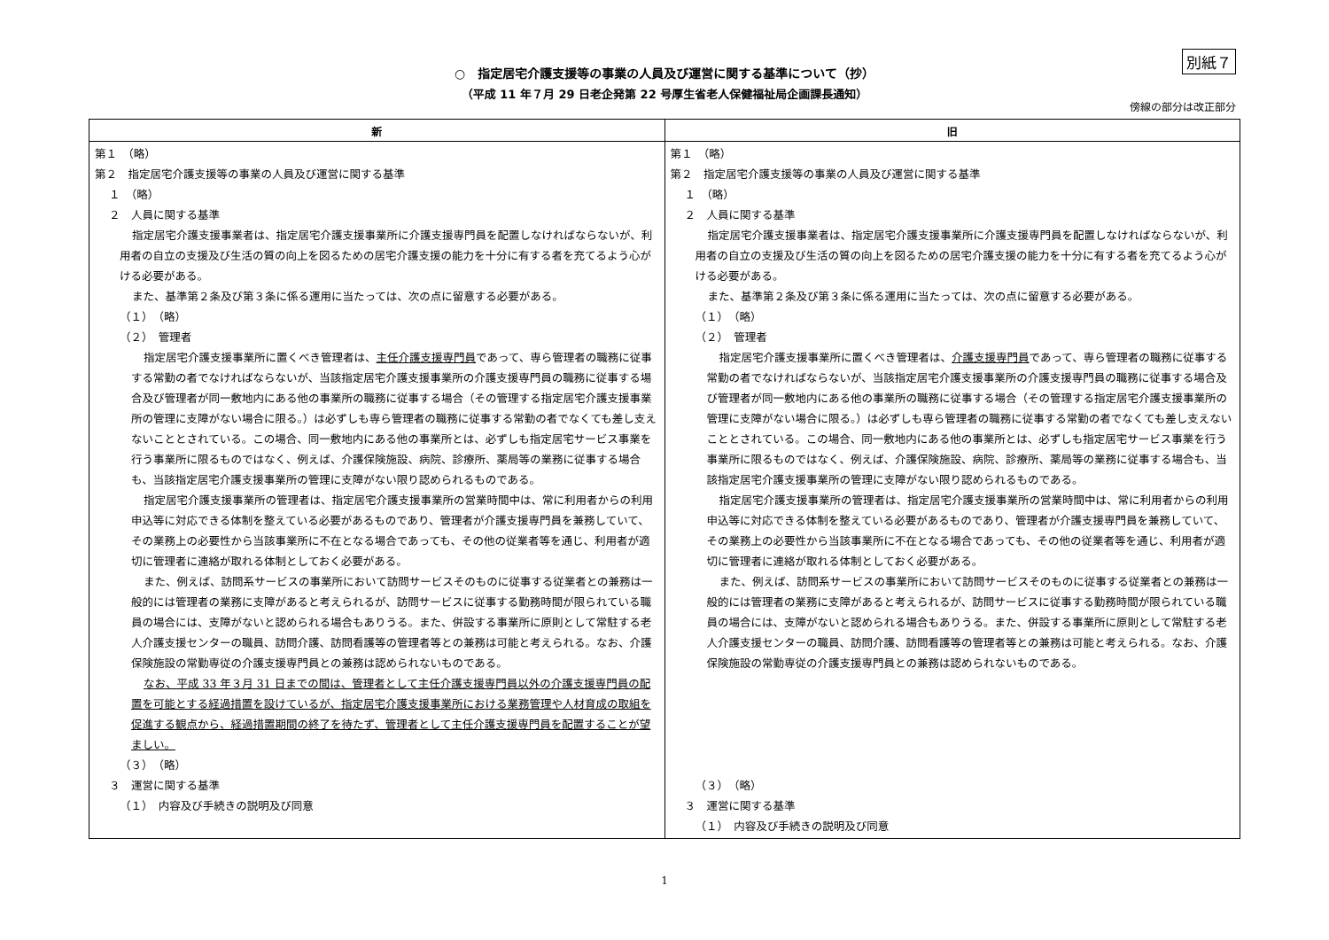別紙７
○　指定居宅介護支援等の事業の人員及び運営に関する基準について（抄）
（平成 11 年７月 29 日老企発第 22 号厚生省老人保健福祉局企画課長通知）
傍線の部分は改正部分
| 新 | 旧 |
| --- | --- |
| 第１ （略） 第２ 指定居宅介護支援等の事業の人員及び運営に関する基準 １ （略） ２ 人員に関する基準 指定居宅介護支援事業者は、指定居宅介護支援事業所に介護支援専門員を配置しなければならないが、利用者の自立の支援及び生活の質の向上を図るための居宅介護支援の能力を十分に有する者を充てるよう心がける必要がある。 また、基準第２条及び第３条に係る運用に当たっては、次の点に留意する必要がある。 （１） （略） （２） 管理者 指定居宅介護支援事業所に置くべき管理者は、 主任介護支援専門員 であって、専ら管理者の職務に従事する常勤の者でなければならないが、当該指定居宅介護支援事業所の介護支援専門員の職務に従事する場合及び管理者が同一敷地内にある他の事業所の職務に従事する場合（その管理する指定居宅介護支援事業所の管理に支障がない場合に限る。）は必ずしも専ら管理者の職務に従事する常勤の者でなくても差し支えないこととされている。この場合、同一敷地内にある他の事業所とは、必ずしも指定居宅サービス事業を行う事業所に限るものではなく、例えば、介護保険施設、病院、診療所、薬局等の業務に従事する場合も、当該指定居宅介護支援事業所の管理に支障がない限り認められるものである。 指定居宅介護支援事業所の管理者は、指定居宅介護支援事業所の営業時間中は、常に利用者からの利用申込等に対応できる体制を整えている必要があるものであり、管理者が介護支援専門員を兼務していて、その業務上の必要性から当該事業所に不在となる場合であっても、その他の従業者等を通じ、利用者が適切に管理者に連絡が取れる体制としておく必要がある。 また、例えば、訪問系サービスの事業所において訪問サービスそのものに従事する従業者との兼務は一般的には管理者の業務に支障があると考えられるが、訪問サービスに従事する勤務時間が限られている職員の場合には、支障がないと認められる場合もありうる。また、併設する事業所に原則として常駐する老人介護支援センターの職員、訪問介護、訪問看護等の管理者等との兼務は可能と考えられる。なお、介護保険施設の常勤専従の介護支援専門員との兼務は認められないものである。 なお、平成 33 年３月 31 日までの間は、管理者として主任介護支援専門員以外の介護支援専門員の配置を可能とする経過措置を設けているが、指定居宅介護支援事業所における業務管理や人材育成の取組を促進する観点から、経過措置期間の終了を待たず、管理者として主任介護支援専門員を配置することが望ましい。 （３） （略） ３ 運営に関する基準 （１） 内容及び手続きの説明及び同意 | 第１ （略） 第２ 指定居宅介護支援等の事業の人員及び運営に関する基準 １ （略） ２ 人員に関する基準 指定居宅介護支援事業者は、指定居宅介護支援事業所に介護支援専門員を配置しなければならないが、利用者の自立の支援及び生活の質の向上を図るための居宅介護支援の能力を十分に有する者を充てるよう心がける必要がある。 また、基準第２条及び第３条に係る運用に当たっては、次の点に留意する必要がある。 （１） （略） （２） 管理者 指定居宅介護支援事業所に置くべき管理者は、 介護支援専門員 であって、専ら管理者の職務に従事する常勤の者でなければならないが、当該指定居宅介護支援事業所の介護支援専門員の職務に従事する場合及び管理者が同一敷地内にある他の事業所の職務に従事する場合（その管理する指定居宅介護支援事業所の管理に支障がない場合に限る。）は必ずしも専ら管理者の職務に従事する常勤の者でなくても差し支えないこととされている。この場合、同一敷地内にある他の事業所とは、必ずしも指定居宅サービス事業を行う事業所に限るものではなく、例えば、介護保険施設、病院、診療所、薬局等の業務に従事する場合も、当該指定居宅介護支援事業所の管理に支障がない限り認められるものである。 指定居宅介護支援事業所の管理者は、指定居宅介護支援事業所の営業時間中は、常に利用者からの利用申込等に対応できる体制を整えている必要があるものであり、管理者が介護支援専門員を兼務していて、その業務上の必要性から当該事業所に不在となる場合であっても、その他の従業者等を通じ、利用者が適切に管理者に連絡が取れる体制としておく必要がある。 また、例えば、訪問系サービスの事業所において訪問サービスそのものに従事する従業者との兼務は一般的には管理者の業務に支障があると考えられるが、訪問サービスに従事する勤務時間が限られている職員の場合には、支障がないと認められる場合もありうる。また、併設する事業所に原則として常駐する老人介護支援センターの職員、訪問介護、訪問看護等の管理者等との兼務は可能と考えられる。なお、介護保険施設の常勤専従の介護支援専門員との兼務は認められないものである。 （３） （略） ３ 運営に関する基準 （１） 内容及び手続きの説明及び同意 |
1